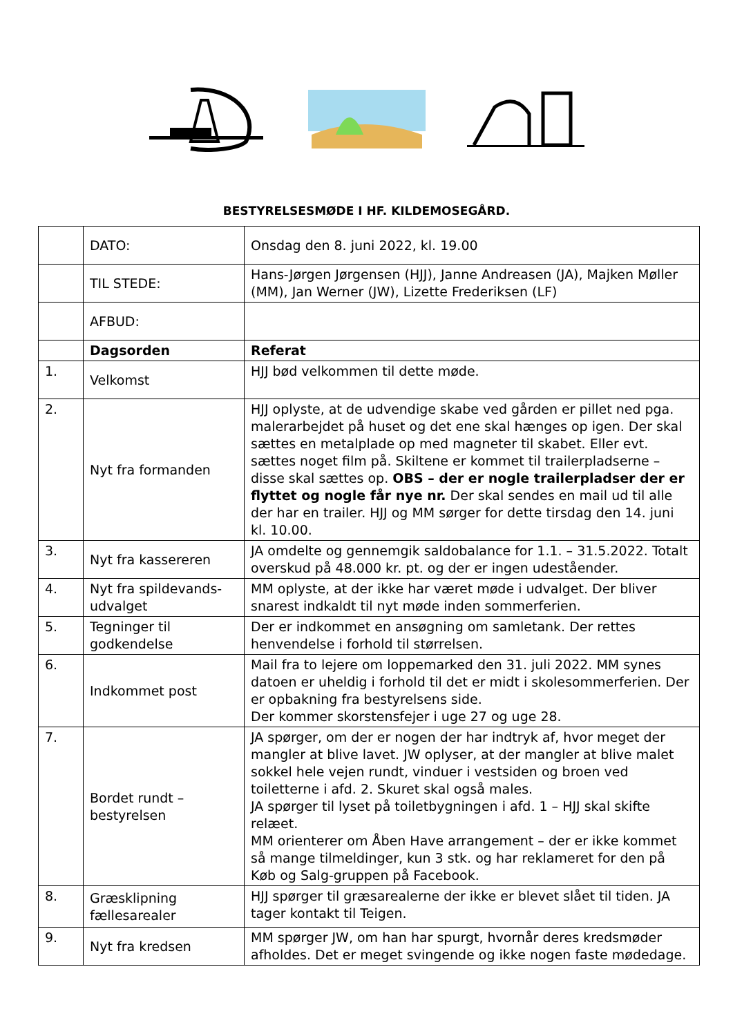BESTYRELSESMØDE I HF. KILDEMOSEGÅRD.
| | DATO: | Onsdag den 8. juni 2022, kl. 19.00 |
| | TIL STEDE: | Hans-Jørgen Jørgensen (HJJ), Janne Andreasen (JA), Majken Møller (MM), Jan Werner (JW), Lizette Frederiksen (LF) |
| | AFBUD: | |
| | Dagsorden | Referat |
| 1. | Velkomst | HJJ bød velkommen til dette møde. |
| 2. | Nyt fra formanden | HJJ oplyste, at de udvendige skabe ved gården er pillet ned pga. malerarbejdet på huset og det ene skal hænges op igen. Der skal sættes en metalplade op med magneter til skabet. Eller evt. sættes noget film på. Skiltene er kommet til trailerpladserne – disse skal sættes op. OBS – der er nogle trailerpladser der er flyttet og nogle får nye nr. Der skal sendes en mail ud til alle der har en trailer. HJJ og MM sørger for dette tirsdag den 14. juni kl. 10.00. |
| 3. | Nyt fra kassereren | JA omdelte og gennemgik saldobalance for 1.1. – 31.5.2022. Totalt overskud på 48.000 kr. pt. og der er ingen udeståender. |
| 4. | Nyt fra spildevands-udvalget | MM oplyste, at der ikke har været møde i udvalget. Der bliver snarest indkaldt til nyt møde inden sommerferien. |
| 5. | Tegninger til godkendelse | Der er indkommet en ansøgning om samletank. Der rettes henvendelse i forhold til størrelsen. |
| 6. | Indkommet post | Mail fra to lejere om loppemarked den 31. juli 2022. MM synes datoen er uheldig i forhold til det er midt i skolesommerferien. Der er opbakning fra bestyrelsens side. Der kommer skorstensfejer i uge 27 og uge 28. |
| 7. | Bordet rundt – bestyrelsen | JA spørger, om der er nogen der har indtryk af, hvor meget der mangler at blive lavet. JW oplyser, at der mangler at blive malet sokkel hele vejen rundt, vinduer i vestsiden og broen ved toiletterne i afd. 2. Skuret skal også males. JA spørger til lyset på toiletbygningen i afd. 1 – HJJ skal skifte relæet. MM orienterer om Åben Have arrangement – der er ikke kommet så mange tilmeldinger, kun 3 stk. og har reklameret for den på Køb og Salg-gruppen på Facebook. |
| 8. | Græsklipning fællesarealer | HJJ spørger til græsarealerne der ikke er blevet slået til tiden. JA tager kontakt til Teigen. |
| 9. | Nyt fra kredsen | MM spørger JW, om han har spurgt, hvornår deres kredsmøder afholdes. Det er meget svingende og ikke nogen faste mødedage. |